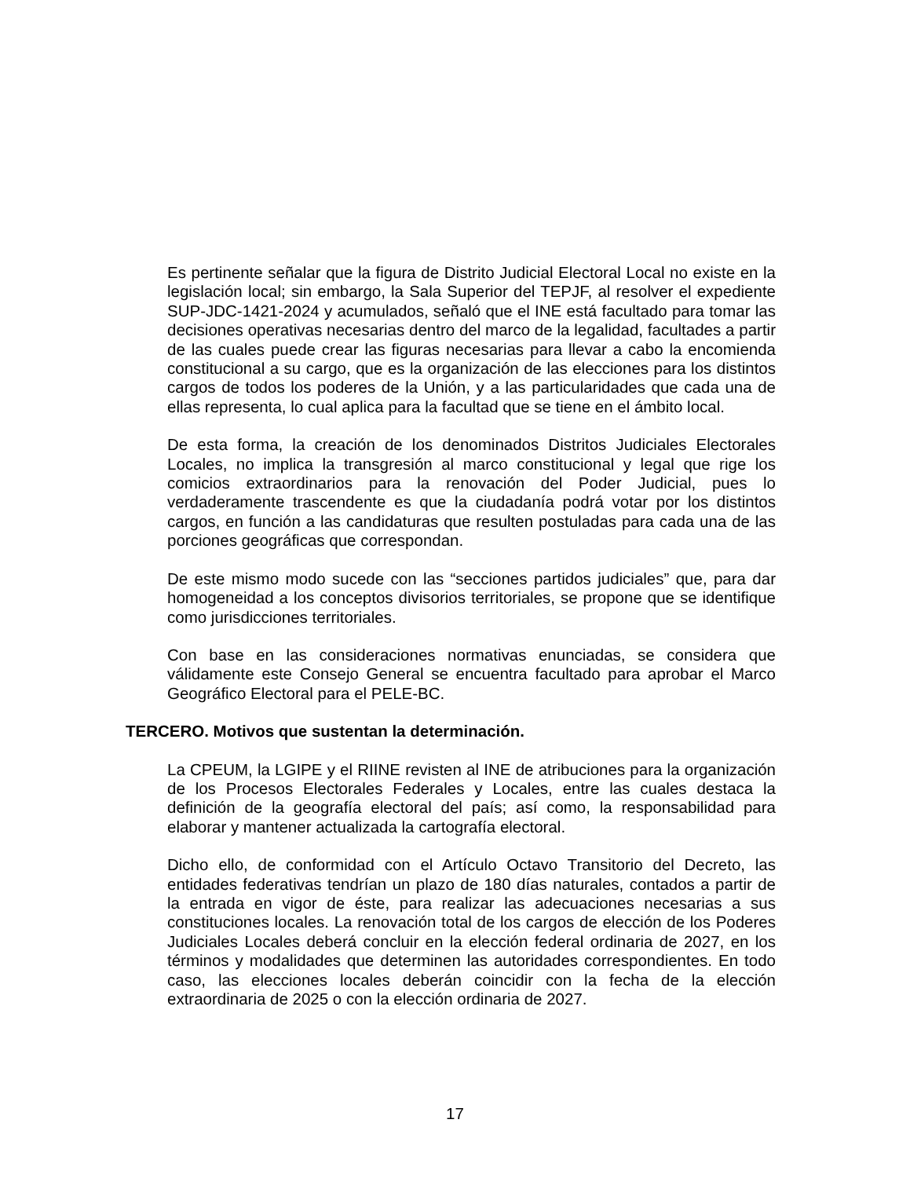Es pertinente señalar que la figura de Distrito Judicial Electoral Local no existe en la legislación local; sin embargo, la Sala Superior del TEPJF, al resolver el expediente SUP-JDC-1421-2024 y acumulados, señaló que el INE está facultado para tomar las decisiones operativas necesarias dentro del marco de la legalidad, facultades a partir de las cuales puede crear las figuras necesarias para llevar a cabo la encomienda constitucional a su cargo, que es la organización de las elecciones para los distintos cargos de todos los poderes de la Unión, y a las particularidades que cada una de ellas representa, lo cual aplica para la facultad que se tiene en el ámbito local.
De esta forma, la creación de los denominados Distritos Judiciales Electorales Locales, no implica la transgresión al marco constitucional y legal que rige los comicios extraordinarios para la renovación del Poder Judicial, pues lo verdaderamente trascendente es que la ciudadanía podrá votar por los distintos cargos, en función a las candidaturas que resulten postuladas para cada una de las porciones geográficas que correspondan.
De este mismo modo sucede con las “secciones partidos judiciales” que, para dar homogeneidad a los conceptos divisorios territoriales, se propone que se identifique como jurisdicciones territoriales.
Con base en las consideraciones normativas enunciadas, se considera que válidamente este Consejo General se encuentra facultado para aprobar el Marco Geográfico Electoral para el PELE-BC.
TERCERO. Motivos que sustentan la determinación.
La CPEUM, la LGIPE y el RIINE revisten al INE de atribuciones para la organización de los Procesos Electorales Federales y Locales, entre las cuales destaca la definición de la geografía electoral del país; así como, la responsabilidad para elaborar y mantener actualizada la cartografía electoral.
Dicho ello, de conformidad con el Artículo Octavo Transitorio del Decreto, las entidades federativas tendrían un plazo de 180 días naturales, contados a partir de la entrada en vigor de éste, para realizar las adecuaciones necesarias a sus constituciones locales. La renovación total de los cargos de elección de los Poderes Judiciales Locales deberá concluir en la elección federal ordinaria de 2027, en los términos y modalidades que determinen las autoridades correspondientes. En todo caso, las elecciones locales deberán coincidir con la fecha de la elección extraordinaria de 2025 o con la elección ordinaria de 2027.
17